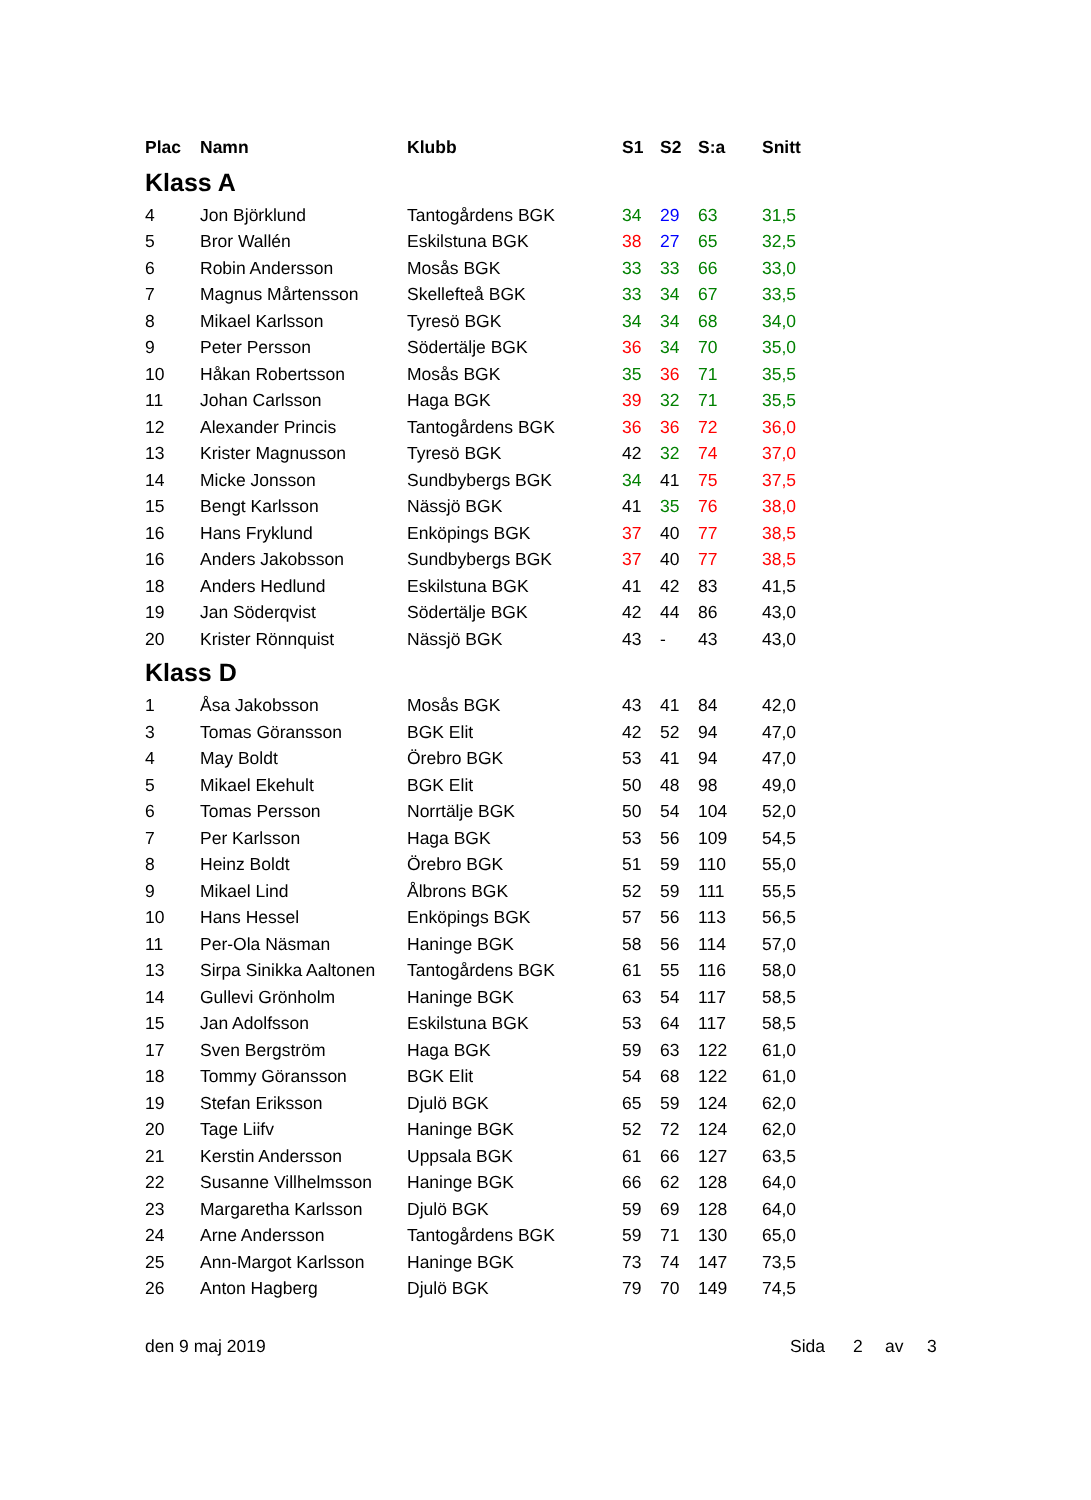| Plac | Namn | Klubb | S1 | S2 | S:a | Snitt |
| --- | --- | --- | --- | --- | --- | --- |
| Klass A | | | | | | |
| 4 | Jon Björklund | Tantogårdens BGK | 34 | 29 | 63 | 31,5 |
| 5 | Bror Wallén | Eskilstuna BGK | 38 | 27 | 65 | 32,5 |
| 6 | Robin Andersson | Mosås BGK | 33 | 33 | 66 | 33,0 |
| 7 | Magnus Mårtensson | Skellefteå BGK | 33 | 34 | 67 | 33,5 |
| 8 | Mikael Karlsson | Tyresö BGK | 34 | 34 | 68 | 34,0 |
| 9 | Peter Persson | Södertälje BGK | 36 | 34 | 70 | 35,0 |
| 10 | Håkan Robertsson | Mosås BGK | 35 | 36 | 71 | 35,5 |
| 11 | Johan Carlsson | Haga BGK | 39 | 32 | 71 | 35,5 |
| 12 | Alexander Princis | Tantogårdens BGK | 36 | 36 | 72 | 36,0 |
| 13 | Krister Magnusson | Tyresö BGK | 42 | 32 | 74 | 37,0 |
| 14 | Micke Jonsson | Sundbybergs BGK | 34 | 41 | 75 | 37,5 |
| 15 | Bengt Karlsson | Nässjö BGK | 41 | 35 | 76 | 38,0 |
| 16 | Hans Fryklund | Enköpings BGK | 37 | 40 | 77 | 38,5 |
| 16 | Anders Jakobsson | Sundbybergs BGK | 37 | 40 | 77 | 38,5 |
| 18 | Anders Hedlund | Eskilstuna BGK | 41 | 42 | 83 | 41,5 |
| 19 | Jan Söderqvist | Södertälje BGK | 42 | 44 | 86 | 43,0 |
| 20 | Krister Rönnquist | Nässjö BGK | 43 | - | 43 | 43,0 |
| Klass D | | | | | | |
| 1 | Åsa Jakobsson | Mosås BGK | 43 | 41 | 84 | 42,0 |
| 3 | Tomas Göransson | BGK Elit | 42 | 52 | 94 | 47,0 |
| 4 | May Boldt | Örebro BGK | 53 | 41 | 94 | 47,0 |
| 5 | Mikael Ekehult | BGK Elit | 50 | 48 | 98 | 49,0 |
| 6 | Tomas Persson | Norrtälje BGK | 50 | 54 | 104 | 52,0 |
| 7 | Per Karlsson | Haga BGK | 53 | 56 | 109 | 54,5 |
| 8 | Heinz Boldt | Örebro BGK | 51 | 59 | 110 | 55,0 |
| 9 | Mikael Lind | Ålbrons BGK | 52 | 59 | 111 | 55,5 |
| 10 | Hans Hessel | Enköpings BGK | 57 | 56 | 113 | 56,5 |
| 11 | Per-Ola Näsman | Haninge BGK | 58 | 56 | 114 | 57,0 |
| 13 | Sirpa Sinikka Aaltonen | Tantogårdens BGK | 61 | 55 | 116 | 58,0 |
| 14 | Gullevi Grönholm | Haninge BGK | 63 | 54 | 117 | 58,5 |
| 15 | Jan Adolfsson | Eskilstuna BGK | 53 | 64 | 117 | 58,5 |
| 17 | Sven Bergström | Haga BGK | 59 | 63 | 122 | 61,0 |
| 18 | Tommy Göransson | BGK Elit | 54 | 68 | 122 | 61,0 |
| 19 | Stefan Eriksson | Djulö BGK | 65 | 59 | 124 | 62,0 |
| 20 | Tage Liifv | Haninge BGK | 52 | 72 | 124 | 62,0 |
| 21 | Kerstin Andersson | Uppsala BGK | 61 | 66 | 127 | 63,5 |
| 22 | Susanne Villhelmsson | Haninge BGK | 66 | 62 | 128 | 64,0 |
| 23 | Margaretha Karlsson | Djulö BGK | 59 | 69 | 128 | 64,0 |
| 24 | Arne Andersson | Tantogårdens BGK | 59 | 71 | 130 | 65,0 |
| 25 | Ann-Margot Karlsson | Haninge BGK | 73 | 74 | 147 | 73,5 |
| 26 | Anton Hagberg | Djulö BGK | 79 | 70 | 149 | 74,5 |
den 9 maj 2019 Sida 2 av 3